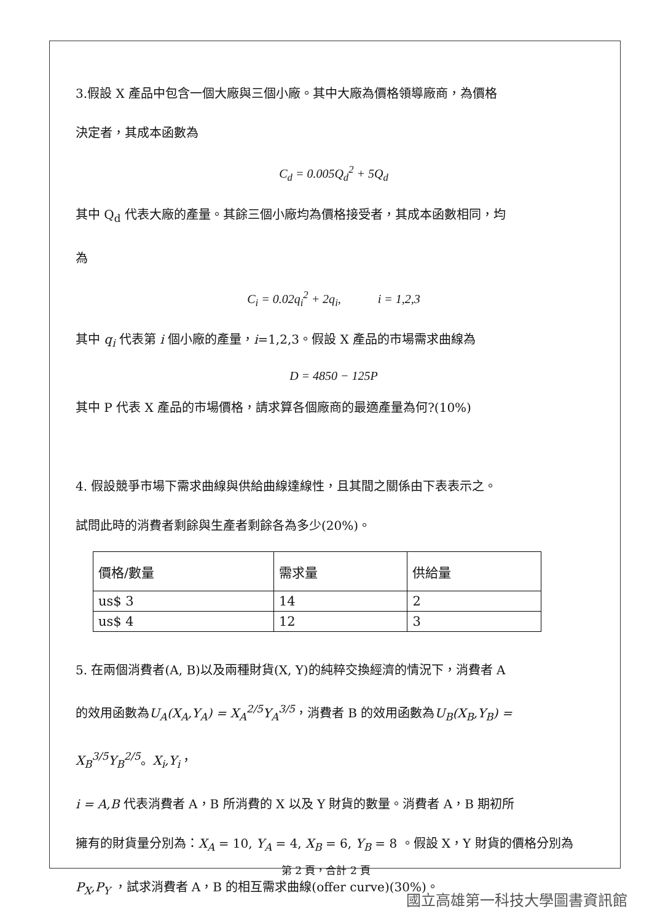3.假設 X 產品中包含一個大廠與三個小廠。其中大廠為價格領導廠商，為價格
決定者，其成本函數為
C<sub>d</sub> = 0.005Q<sub>d</sub><sup>2</sup> + 5Q<sub>d</sub>
其中 Q<sub>d</sub> 代表大廠的產量。其餘三個小廠均為價格接受者，其成本函數相同，均
為
C<sub>i</sub> = 0.02q<sub>i</sub><sup>2</sup> + 2q<sub>i</sub>, i = 1,2,3
其中 q<sub>i</sub> 代表第 i 個小廠的產量，i=1,2,3。假設 X 產品的市場需求曲線為
D = 4850 − 125P
其中 P 代表 X 產品的市場價格，請求算各個廠商的最適產量為何?(10%)
4. 假設競爭市場下需求曲線與供給曲線達線性，且其間之關係由下表表示之。
試問此時的消費者剩餘與生產者剩餘各為多少(20%)。
| 價格/數量 | 需求量 | 供給量 |
| us$ 3 | 14 | 2 |
| us$ 4 | 12 | 3 |
5. 在兩個消費者(A, B)以及兩種財貨(X, Y)的純粹交換經濟的情況下，消費者 A
的效用函數為U<sub>A</sub>(X<sub>A</sub>,Y<sub>A</sub>) = X<sub>A</sub><sup>2/5</sup>Y<sub>A</sub><sup>3/5</sup>，消費者 B 的效用函數為U<sub>B</sub>(X<sub>B</sub>,Y<sub>B</sub>) = X<sub>B</sub><sup>3/5</sup>Y<sub>B</sub><sup>2/5</sup>。X<sub>i</sub>,Y<sub>i</sub>，
i = A,B 代表消費者 A，B 所消費的 X 以及 Y 財貨的數量。消費者 A，B 期初所
擁有的財貨量分別為：X<sub>A</sub> = 10, Y<sub>A</sub> = 4, X<sub>B</sub> = 6, Y<sub>B</sub> = 8 。假設 X，Y 財貨的價格分別為
P<sub>X</sub>,P<sub>Y</sub> ，試求消費者 A，B 的相互需求曲線(offer curve)(30%)。
第 2 頁，合計 2 頁
國立高雄第一科技大學圖書資訊館